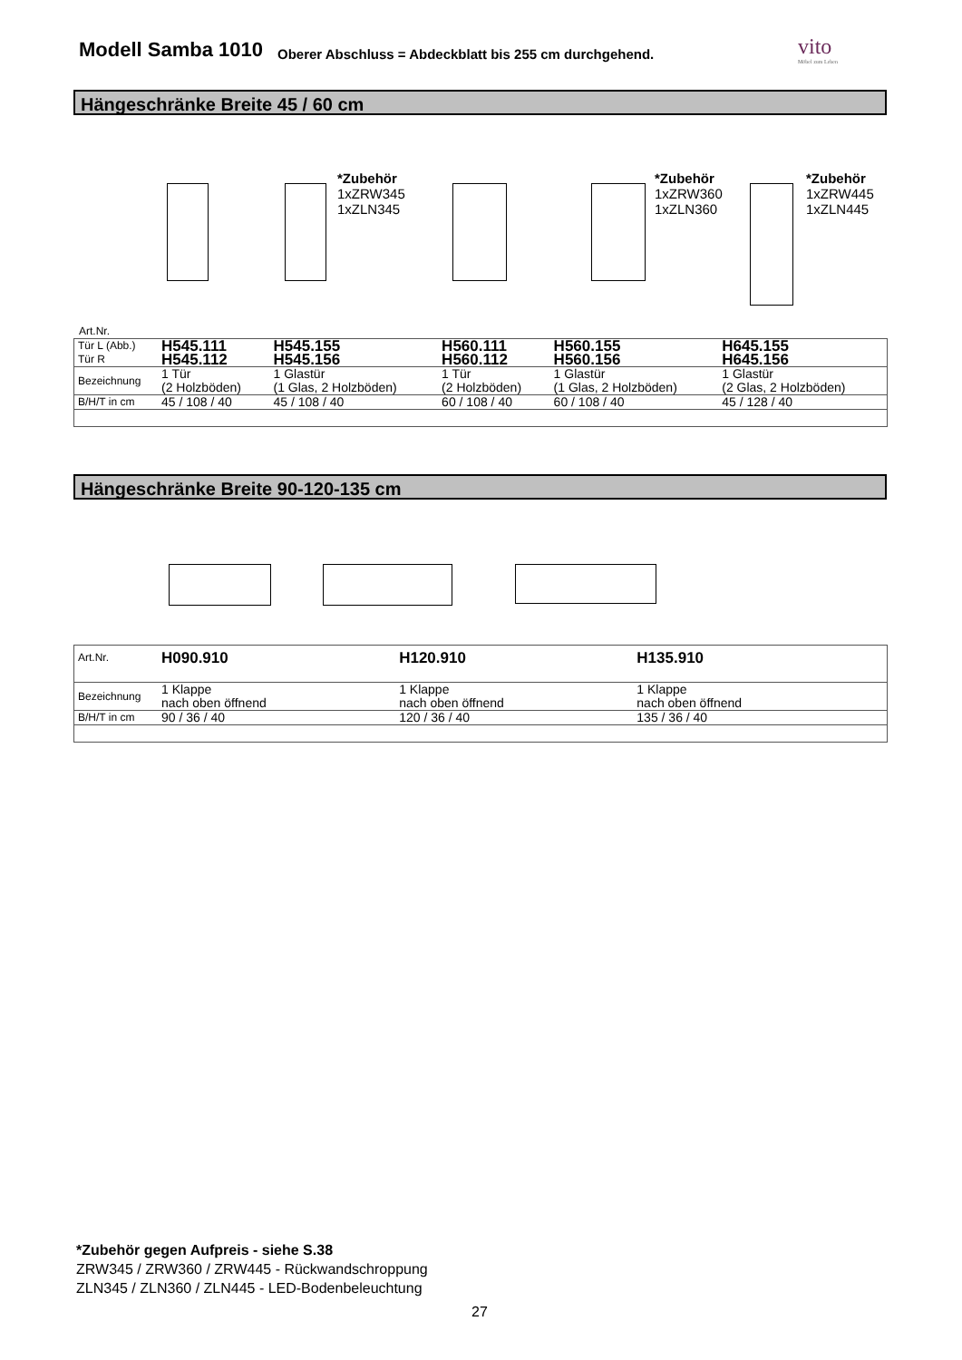Modell Samba 1010
Oberer Abschluss = Abdeckblatt bis 255 cm durchgehend.
vito
Möbel zum Leben
Hängeschränke Breite 45 / 60 cm
*Zubehör
1xZRW345
1xZLN345
*Zubehör
1xZRW360
1xZLN360
*Zubehör
1xZRW445
1xZLN445
Art.Nr.
| Tür L (Abb.) Tür R | H545.111 H545.112 | H545.155 H545.156 | H560.111 H560.112 | H560.155 H560.156 | H645.155 H645.156 |
| Bezeichnung | 1 Tür (2 Holzböden) | 1 Glastür (1 Glas, 2 Holzböden) | 1 Tür (2 Holzböden) | 1 Glastür (1 Glas, 2 Holzböden) | 1 Glastür (2 Glas, 2 Holzböden) |
| B/H/T in cm | 45 / 108 / 40 | 45 / 108 / 40 | 60 / 108 / 40 | 60 / 108 / 40 | 45 / 128 / 40 |
Hängeschränke Breite 90-120-135 cm
| Art.Nr. | H090.910 | H120.910 | H135.910 | |
| Bezeichnung | 1 Klappe nach oben öffnend | 1 Klappe nach oben öffnend | 1 Klappe nach oben öffnend | |
| B/H/T in cm | 90 / 36 / 40 | 120 / 36 / 40 | 135 / 36 / 40 | |
*Zubehör gegen Aufpreis - siehe S.38
ZRW345 / ZRW360 / ZRW445 - Rückwandschroppung
ZLN345 / ZLN360 / ZLN445 - LED-Bodenbeleuchtung
27